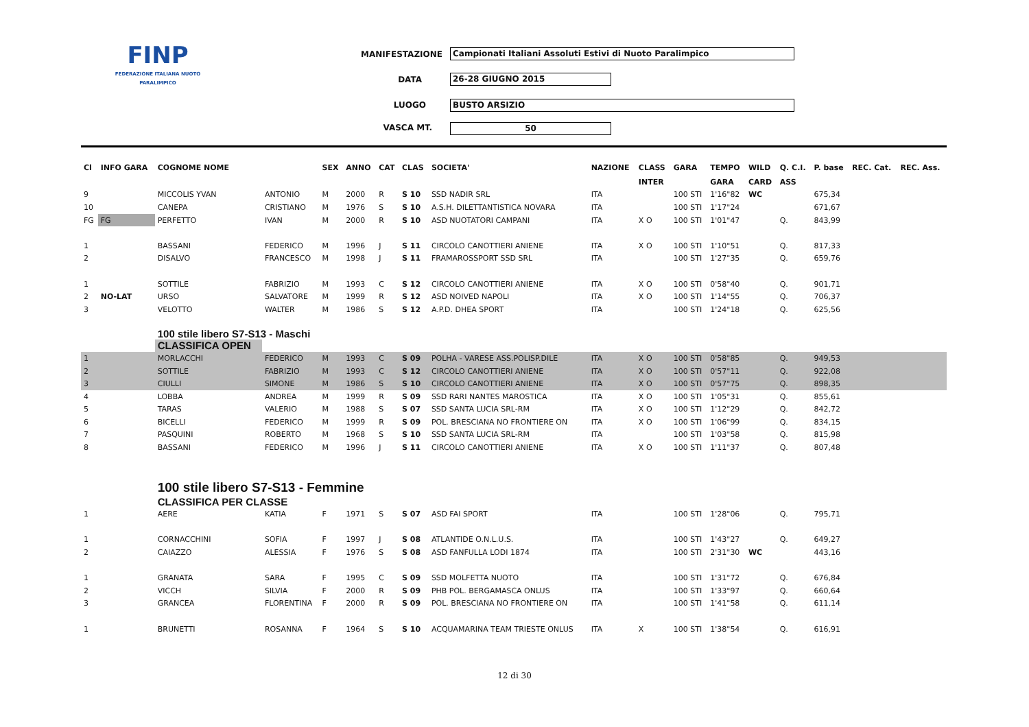FINP
FEDERAZIONE ITALIANA NUOTO PARALIMPICO
MANIFESTAZIONE Campionati Italiani Assoluti Estivi di Nuoto Paralimpico
DATA 26-28 GIUGNO 2015
LUOGO BUSTO ARSIZIO
VASCA MT. 50
| Cl | INFO GARA | COGNOME NOME | | SEX | ANNO | CAT | CLAS | SOCIETA' | NAZIONE | CLASS | GARA | TEMPO | WILD | Q. C.I. | P. base | REC. Cat. | REC. Ass. |
| --- | --- | --- | --- | --- | --- | --- | --- | --- | --- | --- | --- | --- | --- | --- | --- | --- | --- |
| | | | | | | | | | | INTER | | GARA | CARD | ASS | | | |
| 9 | | MICCOLIS YVAN | ANTONIO | M | 2000 | R | S 10 | SSD NADIR SRL | ITA | | 100 STI | 1'16"82 | WC | | 675,34 | | |
| 10 | | CANEPA | CRISTIANO | M | 1976 | S | S 10 | A.S.H. DILETTANTISTICA NOVARA | ITA | | 100 STI | 1'17"24 | | | 671,67 | | |
| FG | FG | PERFETTO | IVAN | M | 2000 | R | S 10 | ASD NUOTATORI CAMPANI | ITA | X O | 100 STI | 1'01"47 | | Q. | 843,99 | | |
| 1 | | BASSANI | FEDERICO | M | 1996 | J | S 11 | CIRCOLO CANOTTIERI ANIENE | ITA | X O | 100 STI | 1'10"51 | | Q. | 817,33 | | |
| 2 | | DISALVO | FRANCESCO | M | 1998 | J | S 11 | FRAMAROSSPORT SSD SRL | ITA | | 100 STI | 1'27"35 | | Q. | 659,76 | | |
| 1 | | SOTTILE | FABRIZIO | M | 1993 | C | S 12 | CIRCOLO CANOTTIERI ANIENE | ITA | X O | 100 STI | 0'58"40 | | Q. | 901,71 | | |
| 2 | NO-LAT | URSO | SALVATORE | M | 1999 | R | S 12 | ASD NOIVED NAPOLI | ITA | X O | 100 STI | 1'14"55 | | Q. | 706,37 | | |
| 3 | | VELOTTO | WALTER | M | 1986 | S | S 12 | A.P.D. DHEA SPORT | ITA | | 100 STI | 1'24"18 | | Q. | 625,56 | | |
| | | 100 stile libero S7-S13 - Maschi | | | | | | | | | | | | | | | |
| | | CLASSIFICA OPEN | | | | | | | | | | | | | | | |
| 1 | | MORLACCHI | FEDERICO | M | 1993 | C | S 09 | POLHA - VARESE ASS.POLISP.DILE | ITA | X O | 100 STI | 0'58"85 | | Q. | 949,53 | | |
| 2 | | SOTTILE | FABRIZIO | M | 1993 | C | S 12 | CIRCOLO CANOTTIERI ANIENE | ITA | X O | 100 STI | 0'57"11 | | Q. | 922,08 | | |
| 3 | | CIULLI | SIMONE | M | 1986 | S | S 10 | CIRCOLO CANOTTIERI ANIENE | ITA | X O | 100 STI | 0'57"75 | | Q. | 898,35 | | |
| 4 | | LOBBA | ANDREA | M | 1999 | R | S 09 | SSD RARI NANTES MAROSTICA | ITA | X O | 100 STI | 1'05"31 | | Q. | 855,61 | | |
| 5 | | TARAS | VALERIO | M | 1988 | S | S 07 | SSD SANTA LUCIA SRL-RM | ITA | X O | 100 STI | 1'12"29 | | Q. | 842,72 | | |
| 6 | | BICELLI | FEDERICO | M | 1999 | R | S 09 | POL. BRESCIANA NO FRONTIERE ON | ITA | X O | 100 STI | 1'06"99 | | Q. | 834,15 | | |
| 7 | | PASQUINI | ROBERTO | M | 1968 | S | S 10 | SSD SANTA LUCIA SRL-RM | ITA | | 100 STI | 1'03"58 | | Q. | 815,98 | | |
| 8 | | BASSANI | FEDERICO | M | 1996 | J | S 11 | CIRCOLO CANOTTIERI ANIENE | ITA | X O | 100 STI | 1'11"37 | | Q. | 807,48 | | |
| | | 100 stile libero S7-S13 - Femmine | | | | | | | | | | | | | | | |
| | | CLASSIFICA PER CLASSE | | | | | | | | | | | | | | | |
| 1 | | AERE | KATIA | F | 1971 | S | S 07 | ASD FAI SPORT | ITA | | 100 STI | 1'28"06 | | Q. | 795,71 | | |
| 1 | | CORNACCHINI | SOFIA | F | 1997 | J | S 08 | ATLANTIDE O.N.L.U.S. | ITA | | 100 STI | 1'43"27 | | Q. | 649,27 | | |
| 2 | | CAIAZZO | ALESSIA | F | 1976 | S | S 08 | ASD FANFULLA LODI 1874 | ITA | | 100 STI | 2'31"30 | WC | | 443,16 | | |
| 1 | | GRANATA | SARA | F | 1995 | C | S 09 | SSD MOLFETTA NUOTO | ITA | | 100 STI | 1'31"72 | | Q. | 676,84 | | |
| 2 | | VICCH | SILVIA | F | 2000 | R | S 09 | PHB POL. BERGAMASCA ONLUS | ITA | | 100 STI | 1'33"97 | | Q. | 660,64 | | |
| 3 | | GRANCEA | FLORENTINA | F | 2000 | R | S 09 | POL. BRESCIANA NO FRONTIERE ON | ITA | | 100 STI | 1'41"58 | | Q. | 611,14 | | |
| 1 | | BRUNETTI | ROSANNA | F | 1964 | S | S 10 | ACQUAMARINA TEAM TRIESTE ONLUS | ITA | X | 100 STI | 1'38"54 | | Q. | 616,91 | | |
12 di 30